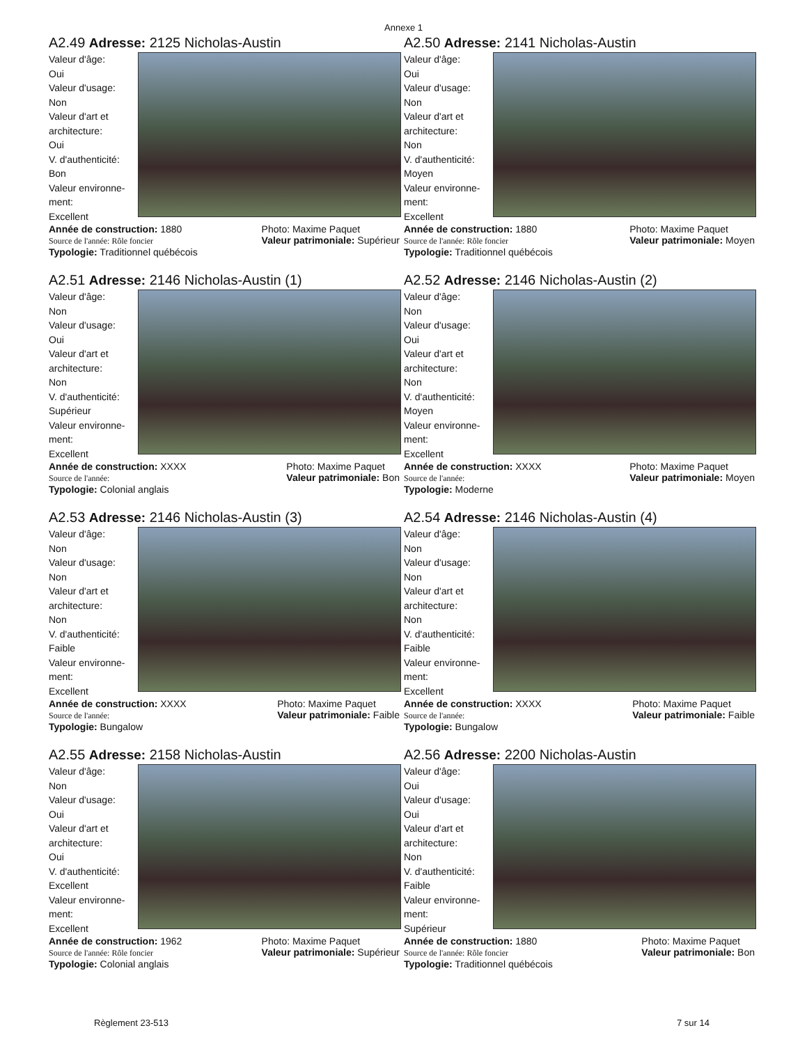Annexe 1
A2.49 Adresse: 2125 Nicholas-Austin
Valeur d'âge:
Oui
Valeur d'usage:
Non
Valeur d'art et
architecture:
Oui
V. d'authenticité:
Bon
Valeur environne-
ment:
Excellent
Année de construction: 1880
Source de l'année: Rôle foncier
Photo: Maxime Paquet
Valeur patrimoniale: Supérieur
Typologie: Traditionnel québécois
A2.50 Adresse: 2141 Nicholas-Austin
Valeur d'âge:
Oui
Valeur d'usage:
Non
Valeur d'art et
architecture:
Non
V. d'authenticité:
Moyen
Valeur environne-
ment:
Excellent
Année de construction: 1880
Source de l'année: Rôle foncier
Photo: Maxime Paquet
Valeur patrimoniale: Moyen
Typologie: Traditionnel québécois
A2.51 Adresse: 2146 Nicholas-Austin (1)
Valeur d'âge:
Non
Valeur d'usage:
Oui
Valeur d'art et
architecture:
Non
V. d'authenticité:
Supérieur
Valeur environne-
ment:
Excellent
Année de construction: XXXX
Source de l'année:
Photo: Maxime Paquet
Valeur patrimoniale: Bon
Typologie: Colonial anglais
A2.52 Adresse: 2146 Nicholas-Austin (2)
Valeur d'âge:
Non
Valeur d'usage:
Oui
Valeur d'art et
architecture:
Non
V. d'authenticité:
Moyen
Valeur environne-
ment:
Excellent
Année de construction: XXXX
Source de l'année:
Photo: Maxime Paquet
Valeur patrimoniale: Moyen
Typologie: Moderne
A2.53 Adresse: 2146 Nicholas-Austin (3)
Valeur d'âge:
Non
Valeur d'usage:
Non
Valeur d'art et
architecture:
Non
V. d'authenticité:
Faible
Valeur environne-
ment:
Excellent
Année de construction: XXXX
Source de l'année:
Photo: Maxime Paquet
Valeur patrimoniale: Faible
Typologie: Bungalow
A2.54 Adresse: 2146 Nicholas-Austin (4)
Valeur d'âge:
Non
Valeur d'usage:
Non
Valeur d'art et
architecture:
Non
V. d'authenticité:
Faible
Valeur environne-
ment:
Excellent
Année de construction: XXXX
Source de l'année:
Photo: Maxime Paquet
Valeur patrimoniale: Faible
Typologie: Bungalow
A2.55 Adresse: 2158 Nicholas-Austin
Valeur d'âge:
Non
Valeur d'usage:
Oui
Valeur d'art et
architecture:
Oui
V. d'authenticité:
Excellent
Valeur environne-
ment:
Excellent
Année de construction: 1962
Source de l'année: Rôle foncier
Photo: Maxime Paquet
Valeur patrimoniale: Supérieur
Typologie: Colonial anglais
A2.56 Adresse: 2200 Nicholas-Austin
Valeur d'âge:
Oui
Valeur d'usage:
Oui
Valeur d'art et
architecture:
Non
V. d'authenticité:
Faible
Valeur environne-
ment:
Supérieur
Année de construction: 1880
Source de l'année: Rôle foncier
Photo: Maxime Paquet
Valeur patrimoniale: Bon
Typologie: Traditionnel québécois
Règlement 23-513 7 sur 14